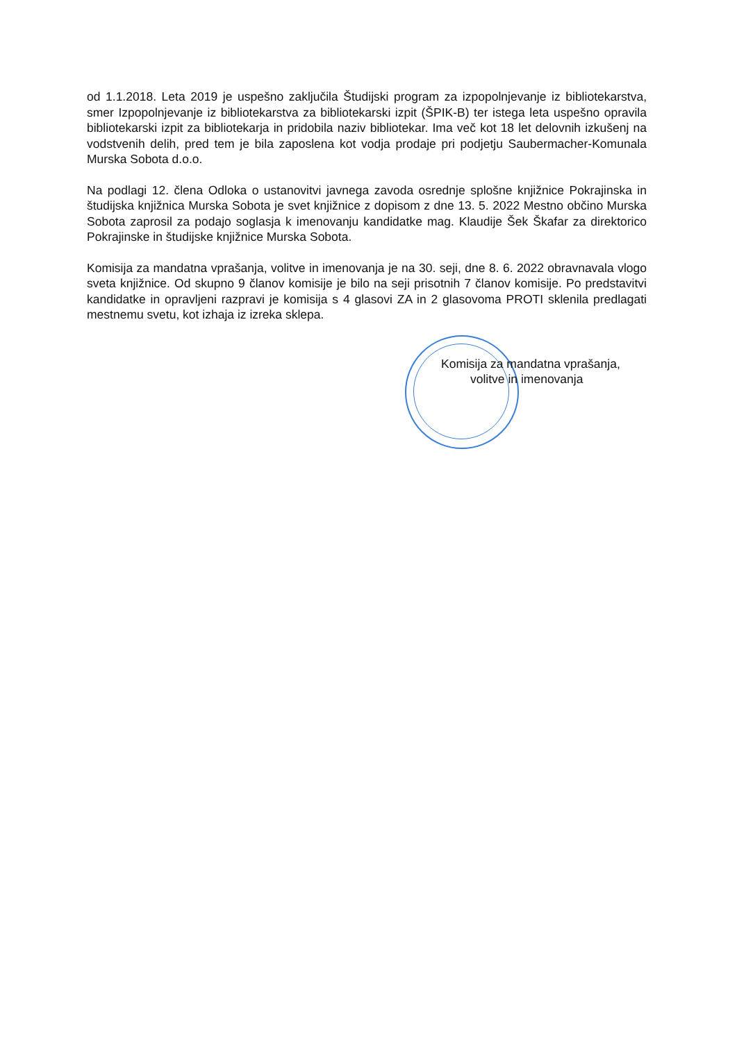od 1.1.2018. Leta 2019 je uspešno zaključila Študijski program za izpopolnjevanje iz bibliotekarstva, smer Izpopolnjevanje iz bibliotekarstva za bibliotekarski izpit (ŠPIK-B) ter istega leta uspešno opravila bibliotekarski izpit za bibliotekarja in pridobila naziv bibliotekar. Ima več kot 18 let delovnih izkušenj na vodstvenih delih, pred tem je bila zaposlena kot vodja prodaje pri podjetju Saubermacher-Komunala Murska Sobota d.o.o.
Na podlagi 12. člena Odloka o ustanovitvi javnega zavoda osrednje splošne knjižnice Pokrajinska in študijska knjižnica Murska Sobota je svet knjižnice z dopisom z dne 13. 5. 2022 Mestno občino Murska Sobota zaprosil za podajo soglasja k imenovanju kandidatke mag. Klaudije Šek Škafar za direktorico Pokrajinske in študijske knjižnice Murska Sobota.
Komisija za mandatna vprašanja, volitve in imenovanja je na 30. seji, dne 8. 6. 2022 obravnavala vlogo sveta knjižnice. Od skupno 9 članov komisije je bilo na seji prisotnih 7 članov komisije. Po predstavitvi kandidatke in opravljeni razpravi je komisija s 4 glasovi ZA in 2 glasovoma PROTI sklenila predlagati mestnemu svetu, kot izhaja iz izreka sklepa.
Komisija za mandatna vprašanja,
volitve in imenovanja